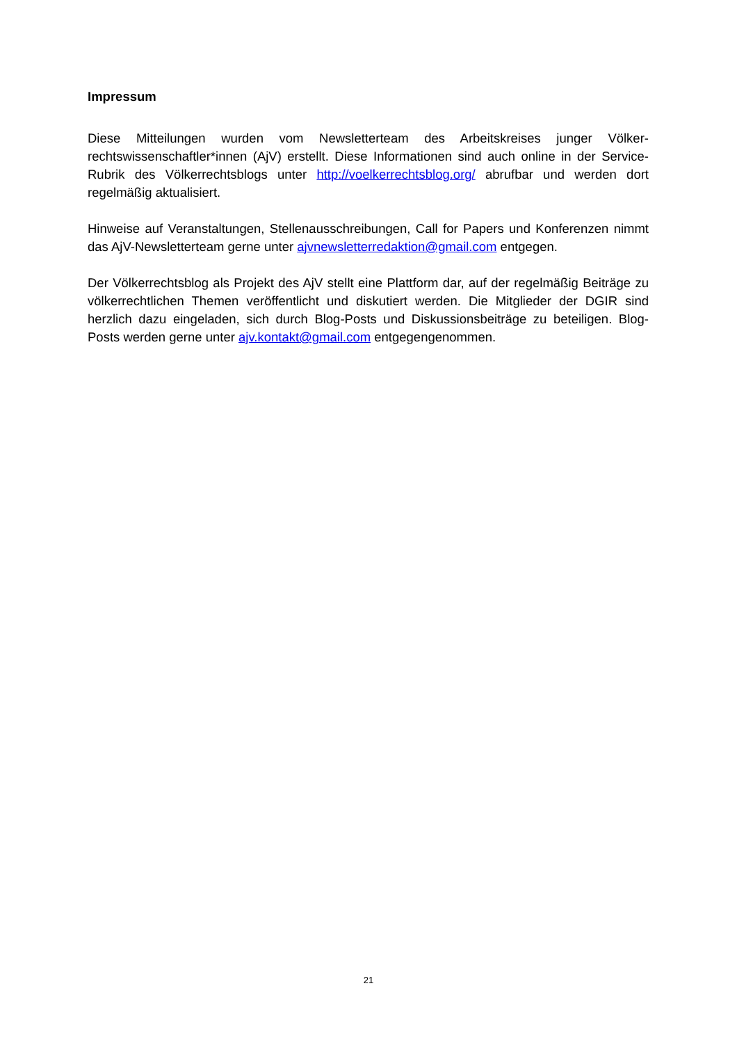Impressum
Diese Mitteilungen wurden vom Newsletterteam des Arbeitskreises junger Völker­rechtswissenschaftler*innen (AjV) erstellt. Diese Informationen sind auch online in der Service-Rubrik des Völkerrechtsblogs unter http://voelkerrechtsblog.org/ abrufbar und werden dort regelmäßig aktualisiert.
Hinweise auf Veranstaltungen, Stellenausschreibungen, Call for Papers und Konferenzen nimmt das AjV-Newsletterteam gerne unter ajvnewsletterredaktion@gmail.com entgegen.
Der Völkerrechtsblog als Projekt des AjV stellt eine Plattform dar, auf der regelmäßig Beiträge zu völkerrechtlichen Themen veröffentlicht und diskutiert werden. Die Mitglieder der DGIR sind herzlich dazu eingeladen, sich durch Blog-Posts und Diskussionsbeiträge zu beteiligen. Blog-Posts werden gerne unter ajv.kontakt@gmail.com entgegengenommen.
21